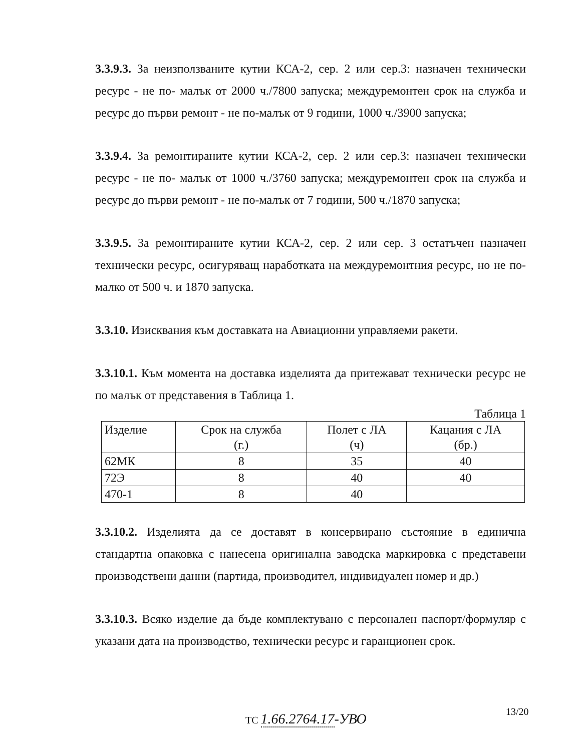3.3.9.3. За неизползваните кутии КСА-2, сер. 2 или сер.3: назначен технически ресурс - не по- малък от 2000 ч./7800 запуска; междуремонтен срок на служба и ресурс до първи ремонт - не по-малък от 9 години, 1000 ч./3900 запуска;
3.3.9.4. За ремонтираните кутии КСА-2, сер. 2 или сер.3: назначен технически ресурс - не по- малък от 1000 ч./3760 запуска; междуремонтен срок на служба и ресурс до първи ремонт - не по-малък от 7 години, 500 ч./1870 запуска;
3.3.9.5. За ремонтираните кутии КСА-2, сер. 2 или сер. 3 остатъчен назначен технически ресурс, осигуряващ наработката на междуремонтния ресурс, но не по-малко от 500 ч. и 1870 запуска.
3.3.10. Изисквания към доставката на Авиационни управляеми ракети.
3.3.10.1. Към момента на доставка изделията да притежават технически ресурс не по малък от представения в Таблица 1.
Таблица 1
| Изделие | Срок на служба (г.) | Полет с ЛА (ч) | Кацания с ЛА (бр.) |
| 62МК | 8 | 35 | 40 |
| 72Э | 8 | 40 | 40 |
| 470-1 | 8 | 40 | |
3.3.10.2. Изделията да се доставят в консервирано състояние в единична стандартна опаковка с нанесена оригинална заводска маркировка с представени производствени данни (партида, производител, индивидуален номер и др.)
3.3.10.3. Всяко изделие да бъде комплектувано с персонален паспорт/формуляр с указани дата на производство, технически ресурс и гаранционен срок.
13/20
ТС 1.66.2764.17-УВО